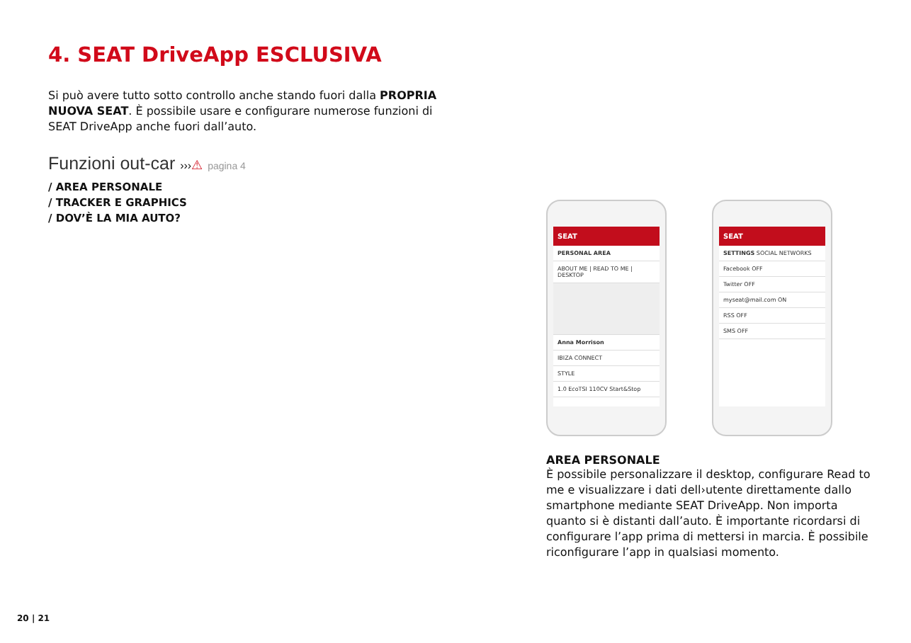4. SEAT DriveApp ESCLUSIVA
Si può avere tutto sotto controllo anche stando fuori dalla PROPRIA NUOVA SEAT. È possibile usare e configurare numerose funzioni di SEAT DriveApp anche fuori dall’auto.
Funzioni out-car ›››⚠ pagina 4
/ AREA PERSONALE
/ TRACKER E GRAPHICS
/ DOV’È LA MIA AUTO?
SEAT
PERSONAL AREA
ABOUT ME | READ TO ME | DESKTOP
Anna Morrison
IBIZA CONNECT
STYLE
1.0 EcoTSI 110CV Start&Stop
SEAT
SETTINGS SOCIAL NETWORKS
Facebook OFF
Twitter OFF
myseat@mail.com ON
RSS OFF
SMS OFF
AREA PERSONALE
È possibile personalizzare il desktop, configurare Read to me e visualizzare i dati dell›utente direttamente dallo smartphone mediante SEAT DriveApp. Non importa quanto si è distanti dall’auto. È importante ricordarsi di configurare l’app prima di mettersi in marcia. È possibile riconfigurare l’app in qualsiasi momento.
20 | 21